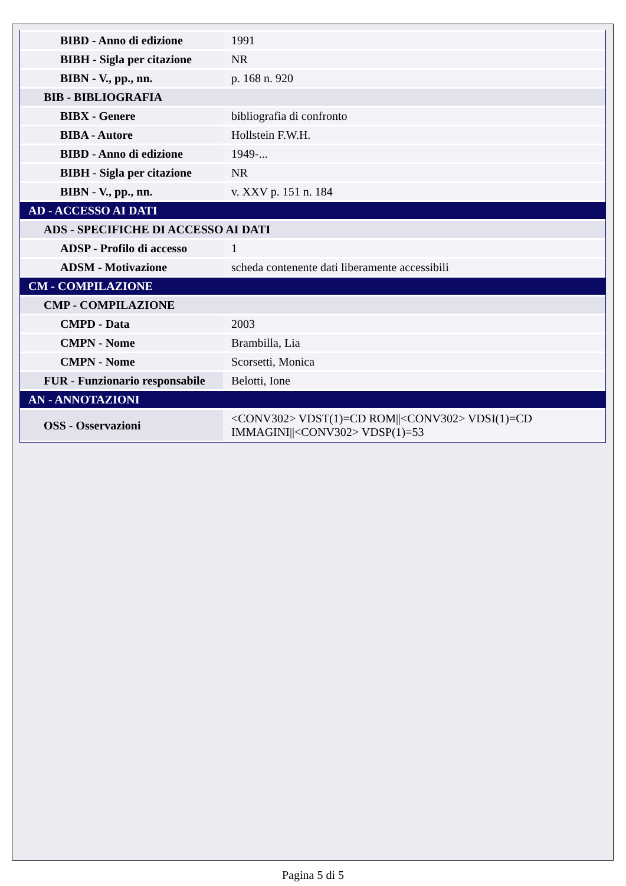| BIBD - Anno di edizione | 1991 |
| BIBH - Sigla per citazione | NR |
| BIBN - V., pp., nn. | p. 168 n. 920 |
| BIB - BIBLIOGRAFIA | |
| BIBX - Genere | bibliografia di confronto |
| BIBA - Autore | Hollstein F.W.H. |
| BIBD - Anno di edizione | 1949-... |
| BIBH - Sigla per citazione | NR |
| BIBN - V., pp., nn. | v. XXV p. 151 n. 184 |
| AD - ACCESSO AI DATI | |
| ADS - SPECIFICHE DI ACCESSO AI DATI | |
| ADSP - Profilo di accesso | 1 |
| ADSM - Motivazione | scheda contenente dati liberamente accessibili |
| CM - COMPILAZIONE | |
| CMP - COMPILAZIONE | |
| CMPD - Data | 2003 |
| CMPN - Nome | Brambilla, Lia |
| CMPN - Nome | Scorsetti, Monica |
| FUR - Funzionario responsabile | Belotti, Ione |
| AN - ANNOTAZIONI | |
| OSS - Osservazioni | <CONV302> VDST(1)=CD ROM//<CONV302> VDSI(1)=CD IMMAGINI//<CONV302> VDSP(1)=53 |
Pagina 5 di 5